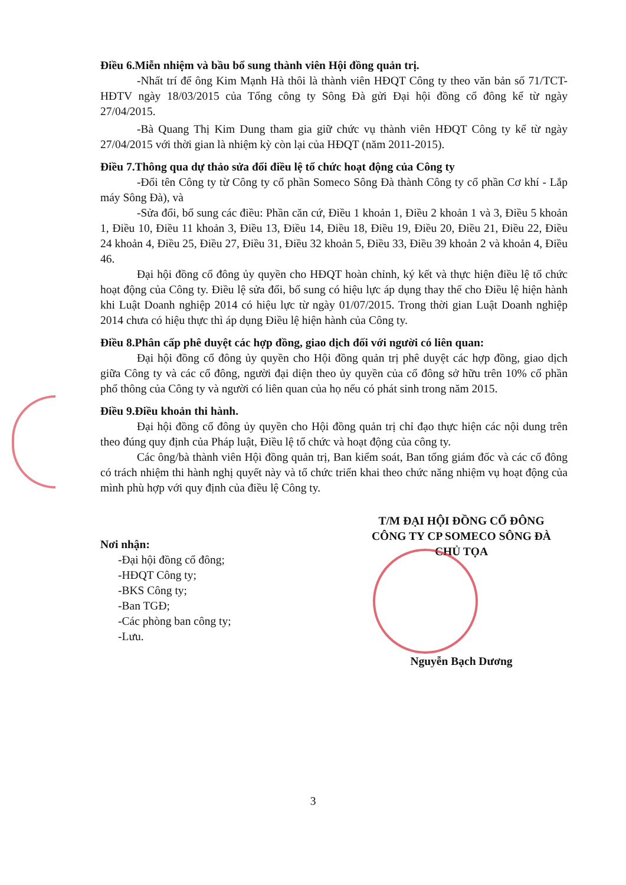Điều 6.Miễn nhiệm và bầu bổ sung thành viên Hội đồng quản trị.
-Nhất trí để ông Kim Mạnh Hà thôi là thành viên HĐQT Công ty theo văn bản số 71/TCT-HĐTV ngày 18/03/2015 của Tổng công ty Sông Đà gửi Đại hội đồng cổ đông kể từ ngày 27/04/2015.
-Bà Quang Thị Kim Dung tham gia giữ chức vụ thành viên HĐQT Công ty kể từ ngày 27/04/2015 với thời gian là nhiệm kỳ còn lại của HĐQT (năm 2011-2015).
Điều 7.Thông qua dự thảo sửa đổi điều lệ tổ chức hoạt động của Công ty
-Đổi tên Công ty từ Công ty cổ phần Someco Sông Đà thành Công ty cổ phần Cơ khí - Lắp máy Sông Đà), và
-Sửa đổi, bổ sung các điều: Phần căn cứ, Điều 1 khoản 1, Điều 2 khoản 1 và 3, Điều 5 khoản 1, Điều 10, Điều 11 khoản 3, Điều 13, Điều 14, Điều 18, Điều 19, Điều 20, Điều 21, Điều 22, Điều 24 khoản 4, Điều 25, Điều 27, Điều 31, Điều 32 khoản 5, Điều 33, Điều 39 khoản 2 và khoản 4, Điều 46.
Đại hội đồng cổ đông ủy quyền cho HĐQT hoàn chỉnh, ký kết và thực hiện điều lệ tổ chức hoạt động của Công ty. Điều lệ sửa đổi, bổ sung có hiệu lực áp dụng thay thế cho Điều lệ hiện hành khi Luật Doanh nghiệp 2014 có hiệu lực từ ngày 01/07/2015. Trong thời gian Luật Doanh nghiệp 2014 chưa có hiệu thực thì áp dụng Điều lệ hiện hành của Công ty.
Điều 8.Phân cấp phê duyệt các hợp đồng, giao dịch đối với người có liên quan:
Đại hội đồng cổ đông ủy quyền cho Hội đồng quản trị phê duyệt các hợp đồng, giao dịch giữa Công ty và các cổ đông, người đại diện theo ủy quyền của cổ đông sở hữu trên 10% cổ phần phổ thông của Công ty và người có liên quan của họ nếu có phát sinh trong năm 2015.
Điều 9.Điều khoản thi hành.
Đại hội đồng cổ đông ủy quyền cho Hội đồng quản trị chỉ đạo thực hiện các nội dung trên theo đúng quy định của Pháp luật, Điều lệ tổ chức và hoạt động của công ty.
Các ông/bà thành viên Hội đồng quản trị, Ban kiểm soát, Ban tổng giám đốc và các cổ đông có trách nhiệm thi hành nghị quyết này và tổ chức triển khai theo chức năng nhiệm vụ hoạt động của mình phù hợp với quy định của điều lệ Công ty.
Nơi nhận:
-Đại hội đồng cổ đông;
-HĐQT Công ty;
-BKS Công ty;
-Ban TGĐ;
-Các phòng ban công ty;
-Lưu.
T/M ĐẠI HỘI ĐỒNG CỔ ĐÔNG
CÔNG TY CP SOMECO SÔNG ĐÀ
CHỦ TỌA
Nguyễn Bạch Dương
3